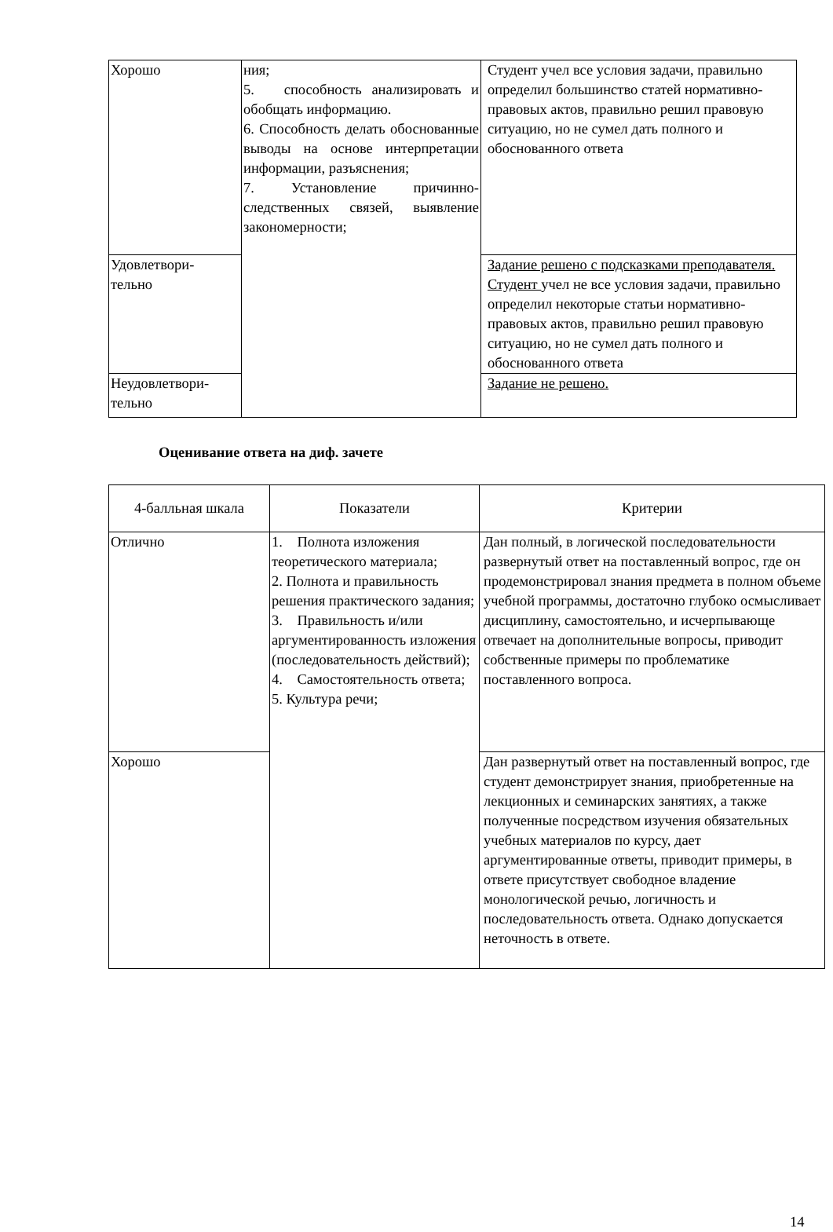| Хорошо | ния; 5. способность анализировать и обобщать информацию. 6. Способность делать обоснованные выводы на основе интерпретации информации, разъяснения; 7. Установление причинно-следственных связей, выявление закономерности; | Студент учел все условия задачи, правильно определил большинство статей нормативно-правовых актов, правильно решил правовую ситуацию, но не сумел дать полного и обоснованного ответа |
| Удовлетвори- тельно | | Задание решено с подсказками преподавателя. Студент учел не все условия задачи, правильно определил некоторые статьи нормативно-правовых актов, правильно решил правовую ситуацию, но не сумел дать полного и обоснованного ответа |
| Неудовлетвори- тельно | | Задание не решено. |
Оценивание ответа на диф. зачете
| 4-балльная шкала | Показатели | Критерии |
| Отлично | 1. Полнота изложения теоретического материала; 2. Полнота и правильность решения практического задания; 3. Правильность и/или аргументированность изложения (последовательность действий); 4. Самостоятельность ответа; 5. Культура речи; | Дан полный, в логической последовательности развернутый ответ на поставленный вопрос, где он продемонстрировал знания предмета в полном объеме учебной программы, достаточно глубоко осмысливает дисциплину, самостоятельно, и исчерпывающе отвечает на дополнительные вопросы, приводит собственные примеры по проблематике поставленного вопроса. |
| Хорошо | | Дан развернутый ответ на поставленный вопрос, где студент демонстрирует знания, приобретенные на лекционных и семинарских занятиях, а также полученные посредством изучения обязательных учебных материалов по курсу, дает аргументированные ответы, приводит примеры, в ответе присутствует свободное владение монологической речью, логичность и последовательность ответа. Однако допускается неточность в ответе. |
14